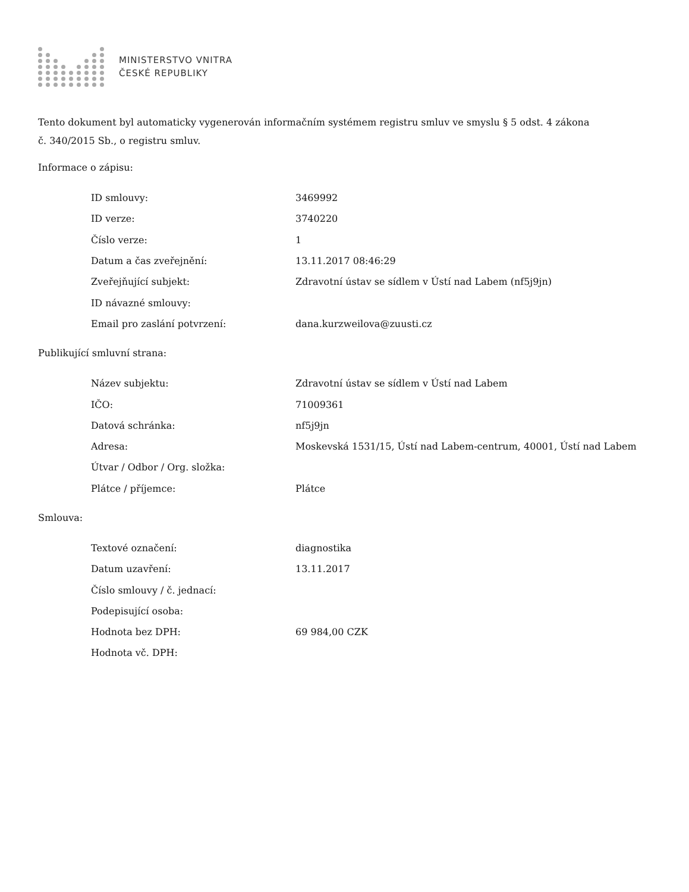MINISTERSTVO VNITRA
ČESKÉ REPUBLIKY
Tento dokument byl automaticky vygenerován informačním systémem registru smluv ve smyslu § 5 odst. 4 zákona
č. 340/2015 Sb., o registru smluv.
Informace o zápisu:
| ID smlouvy: | 3469992 |
| ID verze: | 3740220 |
| Číslo verze: | 1 |
| Datum a čas zveřejnění: | 13.11.2017 08:46:29 |
| Zveřejňující subjekt: | Zdravotní ústav se sídlem v Ústí nad Labem (nf5j9jn) |
| ID návazné smlouvy: | |
| Email pro zaslání potvrzení: | dana.kurzweilova@zuusti.cz |
Publikující smluvní strana:
| Název subjektu: | Zdravotní ústav se sídlem v Ústí nad Labem |
| IČO: | 71009361 |
| Datová schránka: | nf5j9jn |
| Adresa: | Moskevská 1531/15, Ústí nad Labem-centrum, 40001, Ústí nad Labem |
| Útvar / Odbor / Org. složka: | |
| Plátce / příjemce: | Plátce |
Smlouva:
| Textové označení: | diagnostika |
| Datum uzavření: | 13.11.2017 |
| Číslo smlouvy / č. jednací: | |
| Podepisující osoba: | |
| Hodnota bez DPH: | 69 984,00 CZK |
| Hodnota vč. DPH: | |